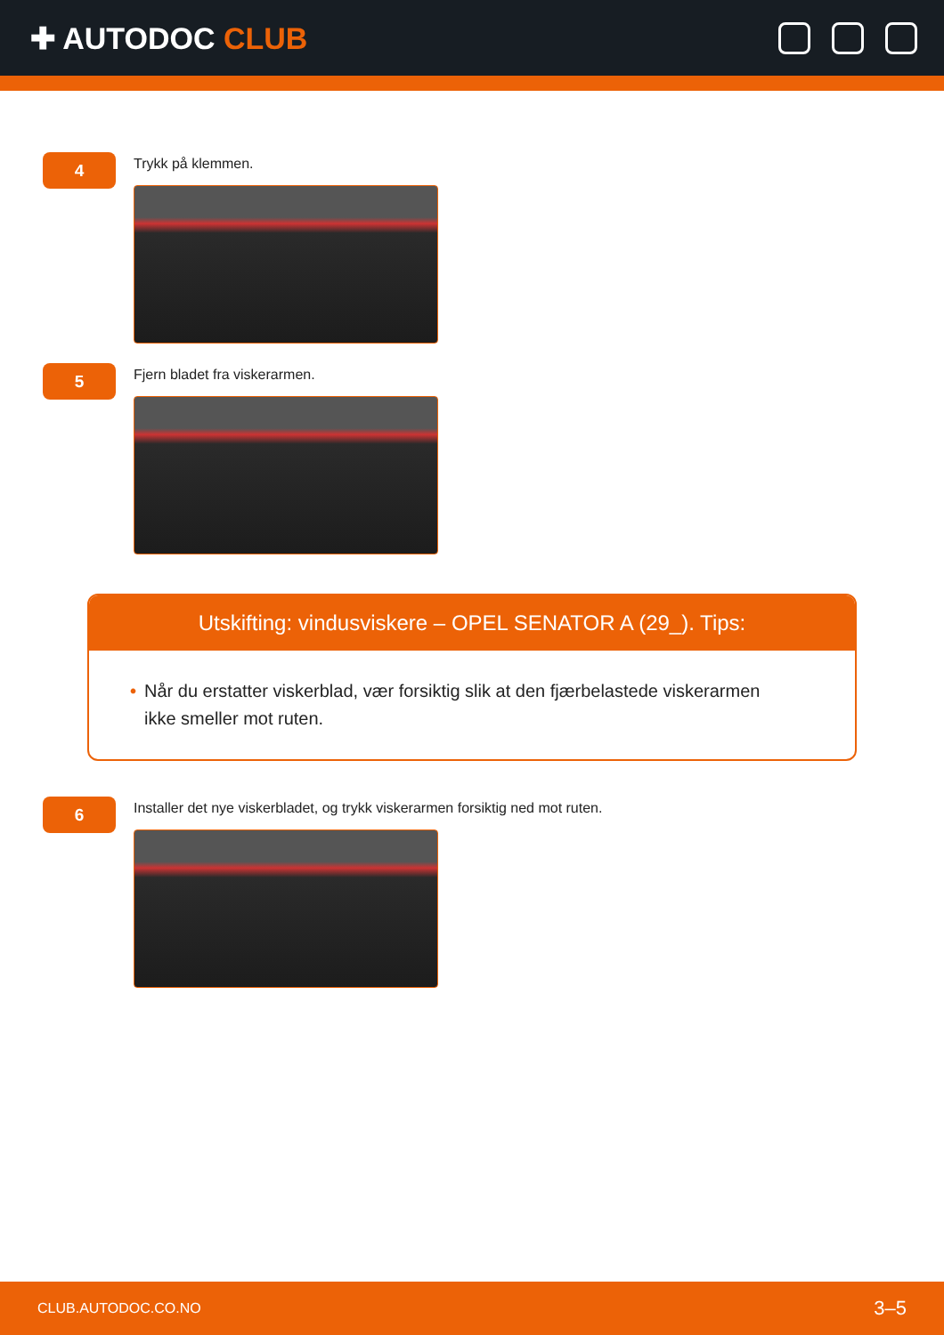✚ AUTODOC CLUB
4
Trykk på klemmen.
5
Fjern bladet fra viskerarmen.
Utskifting: vindusviskere – OPEL SENATOR A (29_). Tips:
• Når du erstatter viskerblad, vær forsiktig slik at den fjærbelastede viskerarmen ikke smeller mot ruten.
6
Installer det nye viskerbladet, og trykk viskerarmen forsiktig ned mot ruten.
CLUB.AUTODOC.CO.NO 3–5